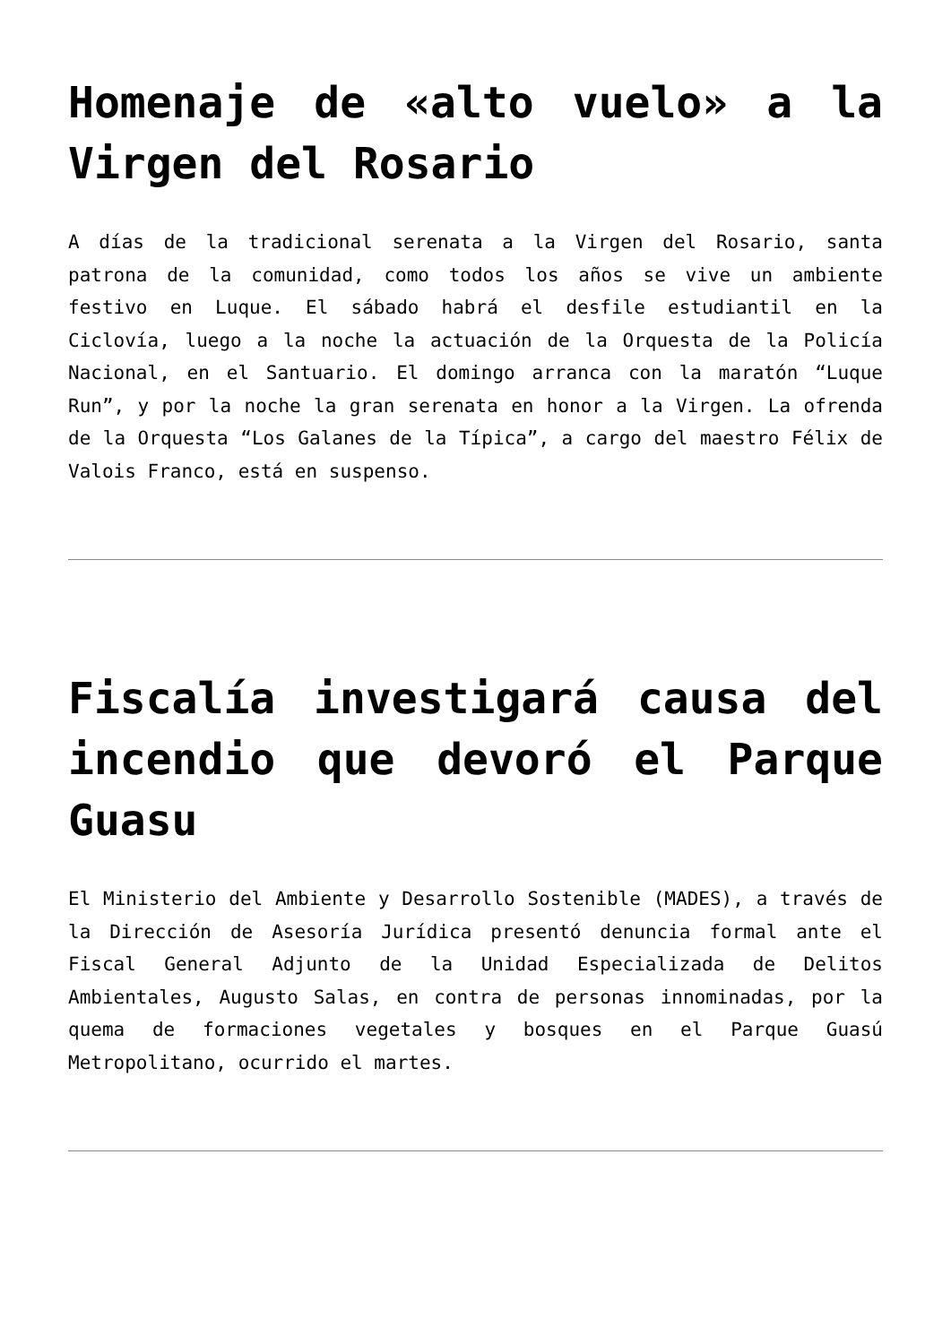Homenaje de «alto vuelo» a la Virgen del Rosario
A días de la tradicional serenata a la Virgen del Rosario, santa patrona de la comunidad, como todos los años se vive un ambiente festivo en Luque. El sábado habrá el desfile estudiantil en la Ciclovía, luego a la noche la actuación de la Orquesta de la Policía Nacional, en el Santuario. El domingo arranca con la maratón “Luque Run”, y por la noche la gran serenata en honor a la Virgen. La ofrenda de la Orquesta “Los Galanes de la Típica”, a cargo del maestro Félix de Valois Franco, está en suspenso.
Fiscalía investigará causa del incendio que devoró el Parque Guasu
El Ministerio del Ambiente y Desarrollo Sostenible (MADES), a través de la Dirección de Asesoría Jurídica presentó denuncia formal ante el Fiscal General Adjunto de la Unidad Especializada de Delitos Ambientales, Augusto Salas, en contra de personas innominadas, por la quema de formaciones vegetales y bosques en el Parque Guasú Metropolitano, ocurrido el martes.